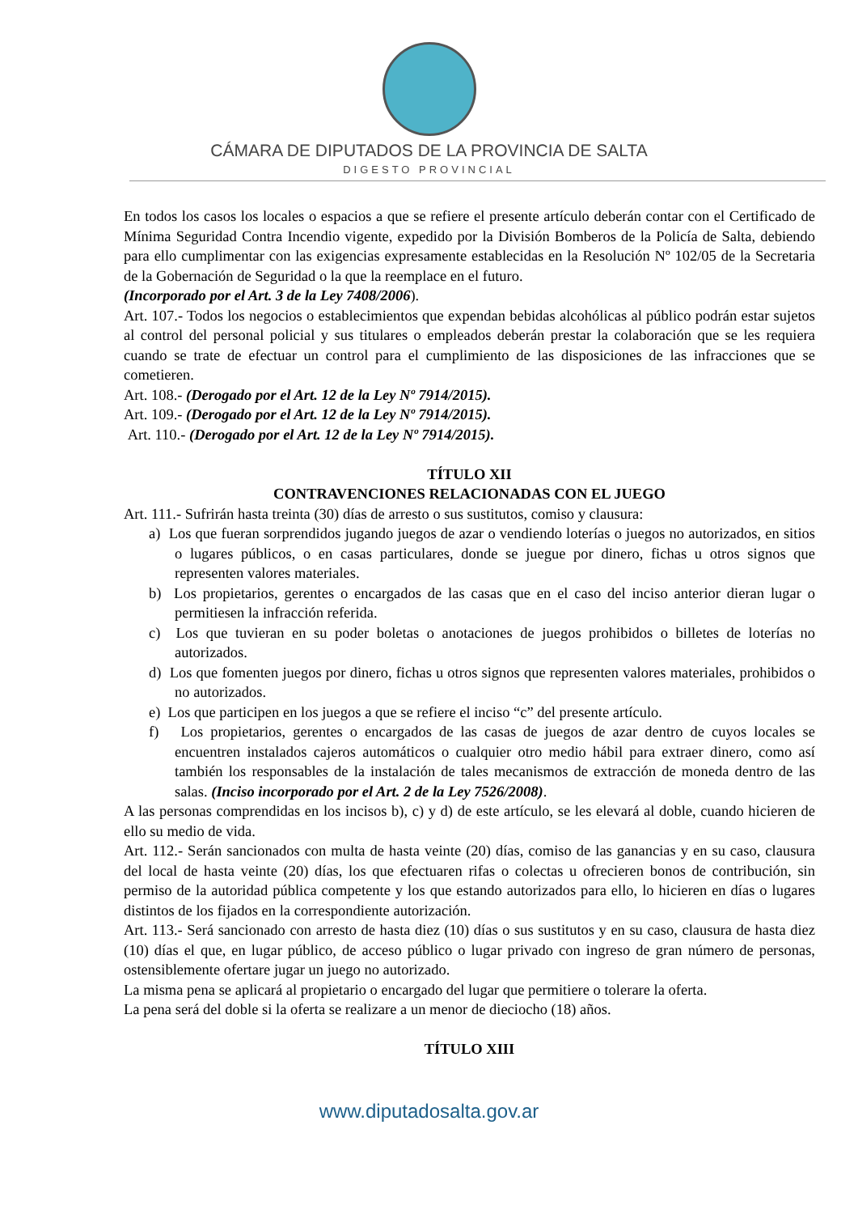CÁMARA DE DIPUTADOS DE LA PROVINCIA DE SALTA
DIGESTO PROVINCIAL
En todos los casos los locales o espacios a que se refiere el presente artículo deberán contar con el Certificado de Mínima Seguridad Contra Incendio vigente, expedido por la División Bomberos de la Policía de Salta, debiendo para ello cumplimentar con las exigencias expresamente establecidas en la Resolución Nº 102/05 de la Secretaria de la Gobernación de Seguridad o la que la reemplace en el futuro.
(Incorporado por el Art. 3 de la Ley 7408/2006).
Art. 107.- Todos los negocios o establecimientos que expendan bebidas alcohólicas al público podrán estar sujetos al control del personal policial y sus titulares o empleados deberán prestar la colaboración que se les requiera cuando se trate de efectuar un control para el cumplimiento de las disposiciones de las infracciones que se cometieren.
Art. 108.- (Derogado por el Art. 12 de la Ley Nº 7914/2015).
Art. 109.- (Derogado por el Art. 12 de la Ley Nº 7914/2015).
Art. 110.- (Derogado por el Art. 12 de la Ley Nº 7914/2015).
TÍTULO XII
CONTRAVENCIONES RELACIONADAS CON EL JUEGO
Art. 111.- Sufrirán hasta treinta (30) días de arresto o sus sustitutos, comiso y clausura:
a) Los que fueran sorprendidos jugando juegos de azar o vendiendo loterías o juegos no autorizados, en sitios o lugares públicos, o en casas particulares, donde se juegue por dinero, fichas u otros signos que representen valores materiales.
b) Los propietarios, gerentes o encargados de las casas que en el caso del inciso anterior dieran lugar o permitiesen la infracción referida.
c) Los que tuvieran en su poder boletas o anotaciones de juegos prohibidos o billetes de loterías no autorizados.
d) Los que fomenten juegos por dinero, fichas u otros signos que representen valores materiales, prohibidos o no autorizados.
e) Los que participen en los juegos a que se refiere el inciso “c” del presente artículo.
f) Los propietarios, gerentes o encargados de las casas de juegos de azar dentro de cuyos locales se encuentren instalados cajeros automáticos o cualquier otro medio hábil para extraer dinero, como así también los responsables de la instalación de tales mecanismos de extracción de moneda dentro de las salas. (Inciso incorporado por el Art. 2 de la Ley 7526/2008).
A las personas comprendidas en los incisos b), c) y d) de este artículo, se les elevará al doble, cuando hicieren de ello su medio de vida.
Art. 112.- Serán sancionados con multa de hasta veinte (20) días, comiso de las ganancias y en su caso, clausura del local de hasta veinte (20) días, los que efectuaren rifas o colectas u ofrecieren bonos de contribución, sin permiso de la autoridad pública competente y los que estando autorizados para ello, lo hicieren en días o lugares distintos de los fijados en la correspondiente autorización.
Art. 113.- Será sancionado con arresto de hasta diez (10) días o sus sustitutos y en su caso, clausura de hasta diez (10) días el que, en lugar público, de acceso público o lugar privado con ingreso de gran número de personas, ostensiblemente ofertare jugar un juego no autorizado.
La misma pena se aplicará al propietario o encargado del lugar que permitiere o tolerare la oferta.
La pena será del doble si la oferta se realizare a un menor de dieciocho (18) años.
TÍTULO XIII
www.diputadosalta.gov.ar